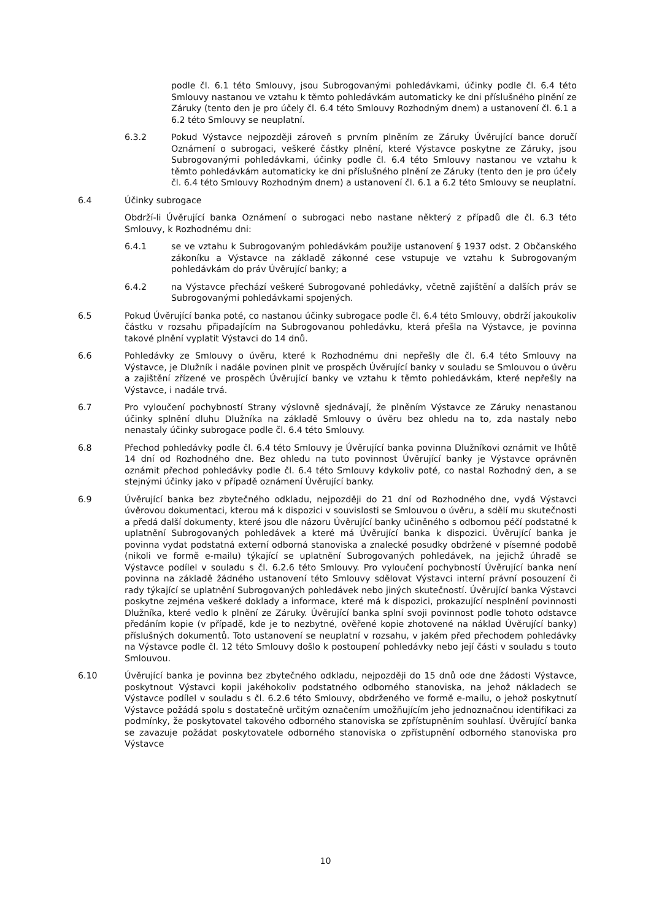podle čl. 6.1 této Smlouvy, jsou Subrogovanými pohledávkami, účinky podle čl. 6.4 této Smlouvy nastanou ve vztahu k těmto pohledávkám automaticky ke dni příslušného plnění ze Záruky (tento den je pro účely čl. 6.4 této Smlouvy Rozhodným dnem) a ustanovení čl. 6.1 a 6.2 této Smlouvy se neuplatní.
6.3.2 Pokud Výstavce nejpozději zároveň s prvním plněním ze Záruky Úvěrující bance doručí Oznámení o subrogaci, veškeré částky plnění, které Výstavce poskytne ze Záruky, jsou Subrogovanými pohledávkami, účinky podle čl. 6.4 této Smlouvy nastanou ve vztahu k těmto pohledávkám automaticky ke dni příslušného plnění ze Záruky (tento den je pro účely čl. 6.4 této Smlouvy Rozhodným dnem) a ustanovení čl. 6.1 a 6.2 této Smlouvy se neuplatní.
6.4 Účinky subrogace
Obdrží-li Úvěrující banka Oznámení o subrogaci nebo nastane některý z případů dle čl. 6.3 této Smlouvy, k Rozhodnému dni:
6.4.1 se ve vztahu k Subrogovaným pohledávkám použije ustanovení § 1937 odst. 2 Občanského zákoníku a Výstavce na základě zákonné cese vstupuje ve vztahu k Subrogovaným pohledávkám do práv Úvěrující banky; a
6.4.2 na Výstavce přechází veškeré Subrogované pohledávky, včetně zajištění a dalších práv se Subrogovanými pohledávkami spojených.
6.5 Pokud Úvěrující banka poté, co nastanou účinky subrogace podle čl. 6.4 této Smlouvy, obdrží jakoukoliv částku v rozsahu připadajícím na Subrogovanou pohledávku, která přešla na Výstavce, je povinna takové plnění vyplatit Výstavci do 14 dnů.
6.6 Pohledávky ze Smlouvy o úvěru, které k Rozhodnému dni nepřešly dle čl. 6.4 této Smlouvy na Výstavce, je Dlužník i nadále povinen plnit ve prospěch Úvěrující banky v souladu se Smlouvou o úvěru a zajištění zřízené ve prospěch Úvěrující banky ve vztahu k těmto pohledávkám, které nepřešly na Výstavce, i nadále trvá.
6.7 Pro vyloučení pochybností Strany výslovně sjednávají, že plněním Výstavce ze Záruky nenastanou účinky splnění dluhu Dlužníka na základě Smlouvy o úvěru bez ohledu na to, zda nastaly nebo nenastaly účinky subrogace podle čl. 6.4 této Smlouvy.
6.8 Přechod pohledávky podle čl. 6.4 této Smlouvy je Úvěrující banka povinna Dlužníkovi oznámit ve lhůtě 14 dní od Rozhodného dne. Bez ohledu na tuto povinnost Úvěrující banky je Výstavce oprávněn oznámit přechod pohledávky podle čl. 6.4 této Smlouvy kdykoliv poté, co nastal Rozhodný den, a se stejnými účinky jako v případě oznámení Úvěrující banky.
6.9 Úvěrující banka bez zbytečného odkladu, nejpozději do 21 dní od Rozhodného dne, vydá Výstavci úvěrovou dokumentaci, kterou má k dispozici v souvislosti se Smlouvou o úvěru, a sdělí mu skutečnosti a předá další dokumenty, které jsou dle názoru Úvěrující banky učiněného s odbornou péčí podstatné k uplatnění Subrogovaných pohledávek a které má Úvěrující banka k dispozici. Úvěrující banka je povinna vydat podstatná externí odborná stanoviska a znalecké posudky obdržené v písemné podobě (nikoli ve formě e-mailu) týkající se uplatnění Subrogovaných pohledávek, na jejichž úhradě se Výstavce podílel v souladu s čl. 6.2.6 této Smlouvy. Pro vyloučení pochybností Úvěrující banka není povinna na základě žádného ustanovení této Smlouvy sdělovat Výstavci interní právní posouzení či rady týkající se uplatnění Subrogovaných pohledávek nebo jiných skutečností. Úvěrující banka Výstavci poskytne zejména veškeré doklady a informace, které má k dispozici, prokazující nesplnění povinnosti Dlužníka, které vedlo k plnění ze Záruky. Úvěrující banka splní svoji povinnost podle tohoto odstavce předáním kopie (v případě, kde je to nezbytné, ověřené kopie zhotovené na náklad Úvěrující banky) příslušných dokumentů. Toto ustanovení se neuplatní v rozsahu, v jakém před přechodem pohledávky na Výstavce podle čl. 12 této Smlouvy došlo k postoupení pohledávky nebo její části v souladu s touto Smlouvou.
6.10 Úvěrující banka je povinna bez zbytečného odkladu, nejpozději do 15 dnů ode dne žádosti Výstavce, poskytnout Výstavci kopii jakéhokoliv podstatného odborného stanoviska, na jehož nákladech se Výstavce podílel v souladu s čl. 6.2.6 této Smlouvy, obdrženého ve formě e-mailu, o jehož poskytnutí Výstavce požádá spolu s dostatečně určitým označením umožňujícím jeho jednoznačnou identifikaci za podmínky, že poskytovatel takového odborného stanoviska se zpřístupněním souhlasí. Úvěrující banka se zavazuje požádat poskytovatele odborného stanoviska o zpřístupnění odborného stanoviska pro Výstavce
10